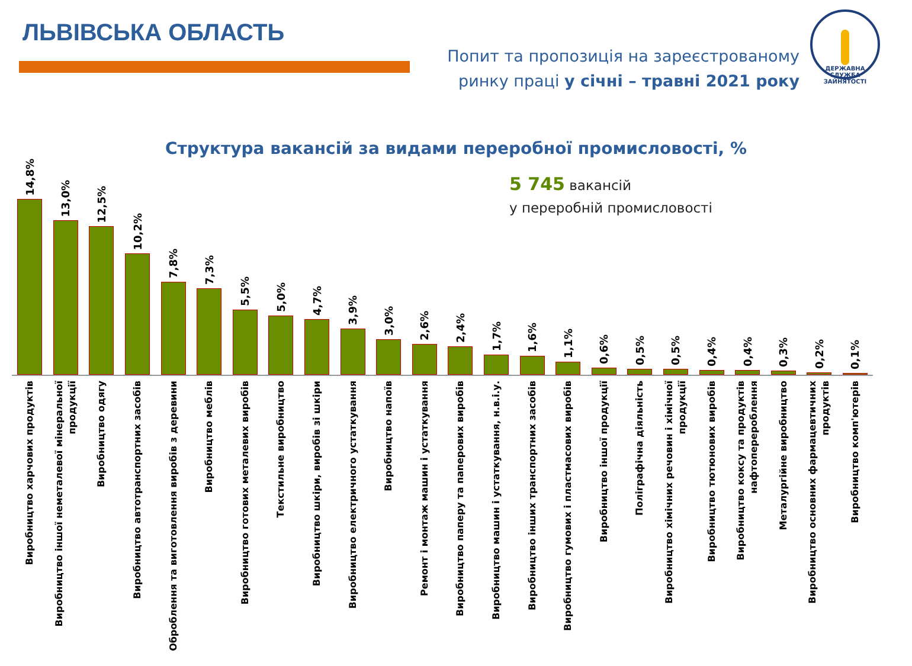ЛЬВІВСЬКА ОБЛАСТЬ
Попит та пропозиція на зареєстрованому
ринку праці у січні – травні 2021 року
ДЕРЖАВНА СЛУЖБА ЗАЙНЯТОСТІ
Структура вакансій за видами переробної промисловості, %
5 745 вакансій
у переробній промисловості
14,8%
Виробництво харчових продуктів
13,0%
Виробництво іншої неметалевої мінеральної продукції
12,5%
Виробництво одягу
10,2%
Виробництво автотранспортних засобів
7,8%
Оброблення та виготовлення виробів з деревини
7,3%
Виробництво меблів
5,5%
Виробництво готових металевих виробів
5,0%
Текстильне виробництво
4,7%
Виробництво шкіри, виробів зі шкіри
3,9%
Виробництво електричного устаткування
3,0%
Виробництво напоїв
2,6%
Ремонт і монтаж машин і устаткування
2,4%
Виробництво паперу та паперових виробів
1,7%
Виробництво машин і устаткування, н.в.і.у.
1,6%
Виробництво інших транспортних засобів
1,1%
Виробництво гумових і пластмасових виробів
0,6%
Виробництво іншої продукції
0,5%
Поліграфічна діяльність
0,5%
Виробництво хімічних речовин і хімічної продукції
0,4%
Виробництво тютюнових виробів
0,4%
Виробництво коксу та продуктів нафтоперероблення
0,3%
Металургійне виробництво
0,2%
Виробництво основних фармацевтичних продуктів
0,1%
Виробництво комп'ютерів